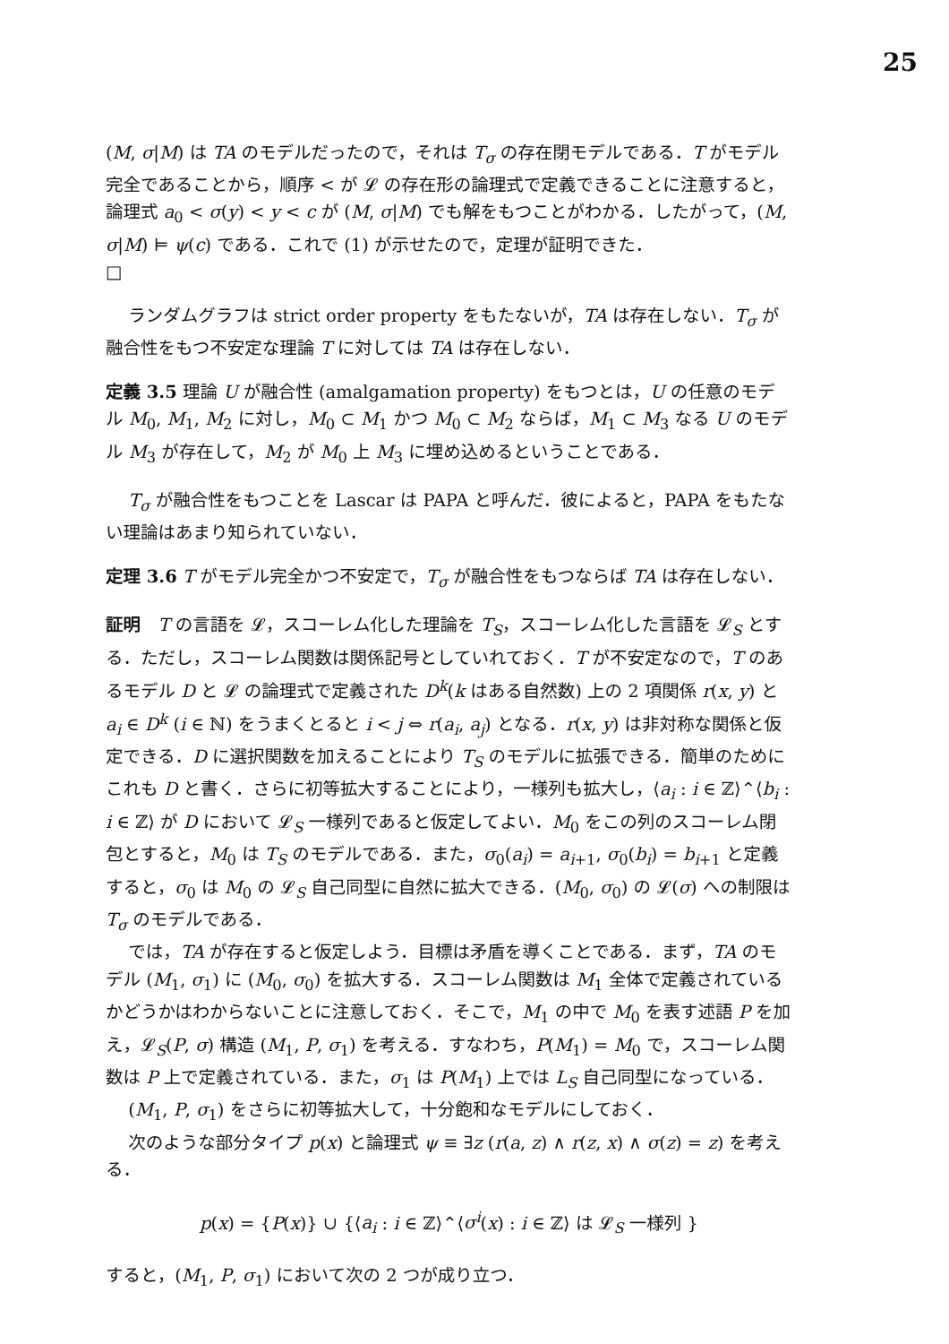25
(M, σ|M) は TA のモデルだったので，それは T<sub>σ</sub> の存在閉モデルである．T がモデル完全であることから，順序 < が 𝓛 の存在形の論理式で定義できることに注意すると，論理式 a<sub>0</sub> < σ(y) < y < c が (M, σ|M) でも解をもつことがわかる．したがって，(M, σ|M) ⊨ ψ(c) である．これで (1) が示せたので，定理が証明できた．
□
ランダムグラフは strict order property をもたないが，TA は存在しない．T<sub>σ</sub> が融合性をもつ不安定な理論 T に対しては TA は存在しない．
定義 3.5 理論 U が融合性 (amalgamation property) をもつとは，U の任意のモデル M<sub>0</sub>, M<sub>1</sub>, M<sub>2</sub> に対し，M<sub>0</sub> ⊂ M<sub>1</sub> かつ M<sub>0</sub> ⊂ M<sub>2</sub> ならば，M<sub>1</sub> ⊂ M<sub>3</sub> なる U のモデル M<sub>3</sub> が存在して，M<sub>2</sub> が M<sub>0</sub> 上 M<sub>3</sub> に埋め込めるということである．
T<sub>σ</sub> が融合性をもつことを Lascar は PAPA と呼んだ．彼によると，PAPA をもたない理論はあまり知られていない．
定理 3.6 T がモデル完全かつ不安定で，T<sub>σ</sub> が融合性をもつならば TA は存在しない．
証明　T の言語を 𝓛，スコーレム化した理論を T<sub>S</sub>，スコーレム化した言語を 𝓛<sub>S</sub> とする．ただし，スコーレム関数は関係記号としていれておく．T が不安定なので，T のあるモデル D と 𝓛 の論理式で定義された D<sup>k</sup>(k はある自然数) 上の 2 項関係 r(x, y) と a<sub>i</sub> ∈ D<sup>k</sup> (i ∈ ℕ) をうまくとると i < j ⇔ r(a<sub>i</sub>, a<sub>j</sub>) となる．r(x, y) は非対称な関係と仮定できる．D に選択関数を加えることにより T<sub>S</sub> のモデルに拡張できる．簡単のためにこれも D と書く．さらに初等拡大することにより，一様列も拡大し，⟨a<sub>i</sub> : i ∈ ℤ⟩⌃⟨b<sub>i</sub> : i ∈ ℤ⟩ が D において 𝓛<sub>S</sub> 一様列であると仮定してよい．M<sub>0</sub> をこの列のスコーレム閉包とすると，M<sub>0</sub> は T<sub>S</sub> のモデルである．また，σ<sub>0</sub>(a<sub>i</sub>) = a<sub>i+1</sub>, σ<sub>0</sub>(b<sub>i</sub>) = b<sub>i+1</sub> と定義すると，σ<sub>0</sub> は M<sub>0</sub> の 𝓛<sub>S</sub> 自己同型に自然に拡大できる．(M<sub>0</sub>, σ<sub>0</sub>) の 𝓛(σ) への制限は T<sub>σ</sub> のモデルである．
では，TA が存在すると仮定しよう．目標は矛盾を導くことである．まず，TA のモデル (M<sub>1</sub>, σ<sub>1</sub>) に (M<sub>0</sub>, σ<sub>0</sub>) を拡大する．スコーレム関数は M<sub>1</sub> 全体で定義されているかどうかはわからないことに注意しておく．そこで，M<sub>1</sub> の中で M<sub>0</sub> を表す述語 P を加え，𝓛<sub>S</sub>(P, σ) 構造 (M<sub>1</sub>, P, σ<sub>1</sub>) を考える．すなわち，P(M<sub>1</sub>) = M<sub>0</sub> で，スコーレム関数は P 上で定義されている．また，σ<sub>1</sub> は P(M<sub>1</sub>) 上では L<sub>S</sub> 自己同型になっている．
(M<sub>1</sub>, P, σ<sub>1</sub>) をさらに初等拡大して，十分飽和なモデルにしておく．
次のような部分タイプ p(x) と論理式 ψ ≡ ∃z (r(a, z) ∧ r(z, x) ∧ σ(z) = z) を考える．
p(x) = {P(x)} ∪ {⟨a<sub>i</sub> : i ∈ ℤ⟩⌃⟨σ<sup>i</sup>(x) : i ∈ ℤ⟩ は 𝓛<sub>S</sub> 一様列 }
すると，(M<sub>1</sub>, P, σ<sub>1</sub>) において次の 2 つが成り立つ．